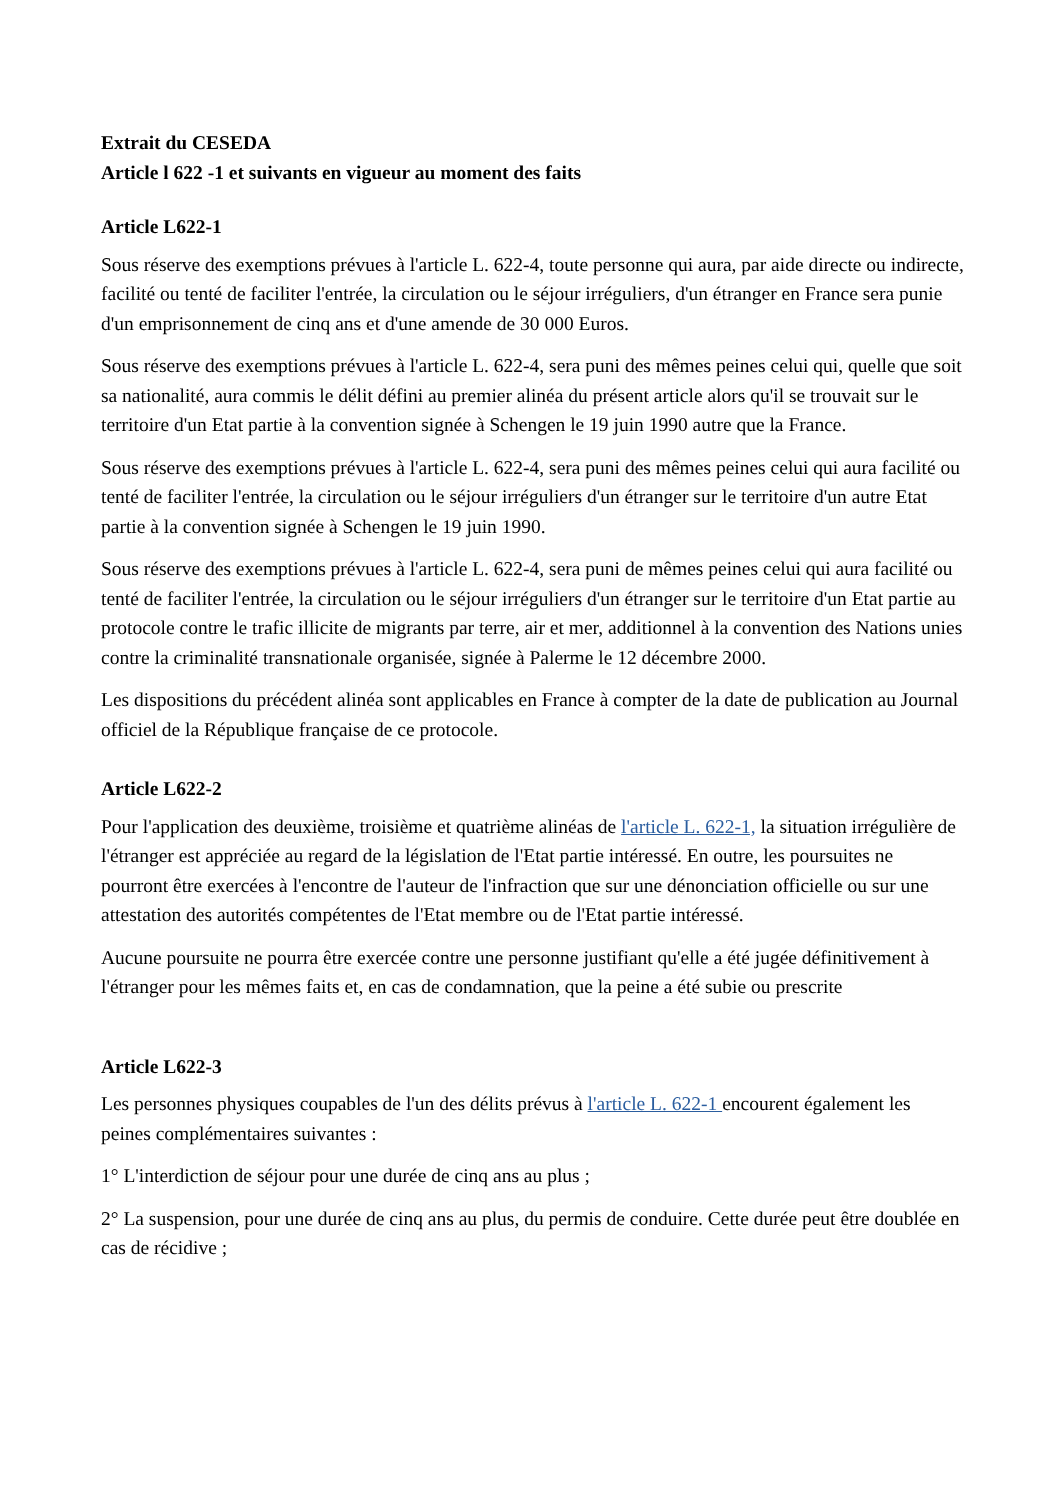Extrait du CESEDA
Article l 622 -1 et suivants en vigueur au moment des faits
Article L622-1
Sous réserve des exemptions prévues à l'article L. 622-4, toute personne qui aura, par aide directe ou indirecte, facilité ou tenté de faciliter l'entrée, la circulation ou le séjour irréguliers, d'un étranger en France sera punie d'un emprisonnement de cinq ans et d'une amende de 30 000 Euros.
Sous réserve des exemptions prévues à l'article L. 622-4, sera puni des mêmes peines celui qui, quelle que soit sa nationalité, aura commis le délit défini au premier alinéa du présent article alors qu'il se trouvait sur le territoire d'un Etat partie à la convention signée à Schengen le 19 juin 1990 autre que la France.
Sous réserve des exemptions prévues à l'article L. 622-4, sera puni des mêmes peines celui qui aura facilité ou tenté de faciliter l'entrée, la circulation ou le séjour irréguliers d'un étranger sur le territoire d'un autre Etat partie à la convention signée à Schengen le 19 juin 1990.
Sous réserve des exemptions prévues à l'article L. 622-4, sera puni de mêmes peines celui qui aura facilité ou tenté de faciliter l'entrée, la circulation ou le séjour irréguliers d'un étranger sur le territoire d'un Etat partie au protocole contre le trafic illicite de migrants par terre, air et mer, additionnel à la convention des Nations unies contre la criminalité transnationale organisée, signée à Palerme le 12 décembre 2000.
Les dispositions du précédent alinéa sont applicables en France à compter de la date de publication au Journal officiel de la République française de ce protocole.
Article L622-2
Pour l'application des deuxième, troisième et quatrième alinéas de l'article L. 622-1, la situation irrégulière de l'étranger est appréciée au regard de la législation de l'Etat partie intéressé. En outre, les poursuites ne pourront être exercées à l'encontre de l'auteur de l'infraction que sur une dénonciation officielle ou sur une attestation des autorités compétentes de l'Etat membre ou de l'Etat partie intéressé.
Aucune poursuite ne pourra être exercée contre une personne justifiant qu'elle a été jugée définitivement à l'étranger pour les mêmes faits et, en cas de condamnation, que la peine a été subie ou prescrite
Article L622-3
Les personnes physiques coupables de l'un des délits prévus à l'article L. 622-1 encourent également les peines complémentaires suivantes :
1° L'interdiction de séjour pour une durée de cinq ans au plus ;
2° La suspension, pour une durée de cinq ans au plus, du permis de conduire. Cette durée peut être doublée en cas de récidive ;